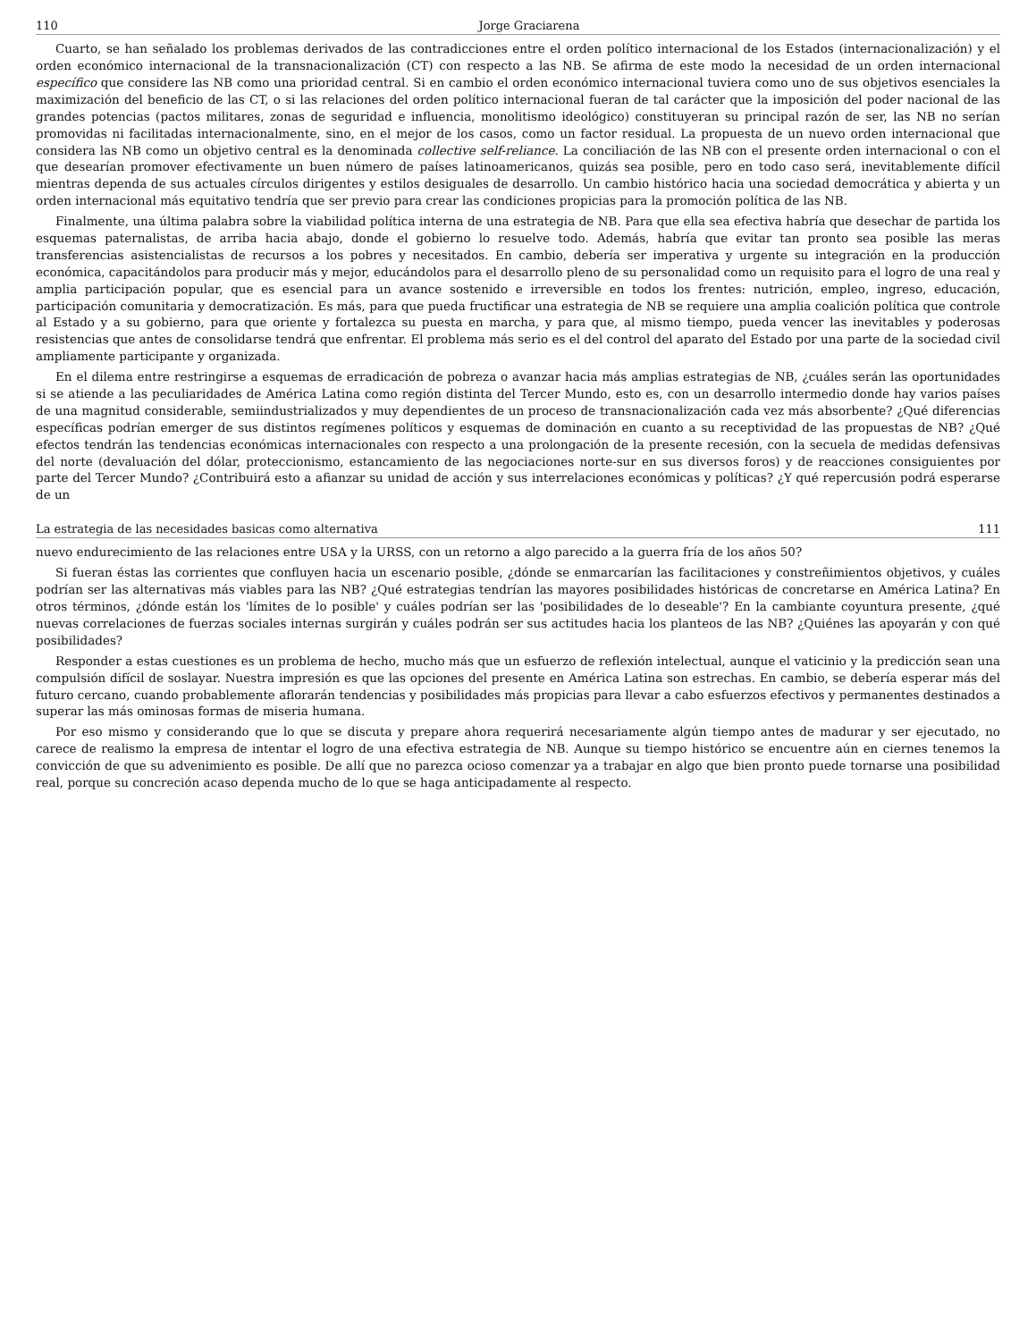110 Jorge Graciarena
Cuarto, se han señalado los problemas derivados de las contradicciones entre el orden político internacional de los Estados (internacionalización) y el orden económico internacional de la transnacionalización (CT) con respecto a las NB. Se afirma de este modo la necesidad de un orden internacional específico que considere las NB como una prioridad central. Si en cambio el orden económico internacional tuviera como uno de sus objetivos esenciales la maximización del beneficio de las CT, o si las relaciones del orden político internacional fueran de tal carácter que la imposición del poder nacional de las grandes potencias (pactos militares, zonas de seguridad e influencia, monolitismo ideológico) constituyeran su principal razón de ser, las NB no serían promovidas ni facilitadas internacionalmente, sino, en el mejor de los casos, como un factor residual. La propuesta de un nuevo orden internacional que considera las NB como un objetivo central es la denominada collective self-reliance. La conciliación de las NB con el presente orden internacional o con el que desearían promover efectivamente un buen número de países latinoamericanos, quizás sea posible, pero en todo caso será, inevitablemente difícil mientras dependa de sus actuales círculos dirigentes y estilos desiguales de desarrollo. Un cambio histórico hacia una sociedad democrática y abierta y un orden internacional más equitativo tendría que ser previo para crear las condiciones propicias para la promoción política de las NB.
Finalmente, una última palabra sobre la viabilidad política interna de una estrategia de NB. Para que ella sea efectiva habría que desechar de partida los esquemas paternalistas, de arriba hacia abajo, donde el gobierno lo resuelve todo. Además, habría que evitar tan pronto sea posible las meras transferencias asistencialistas de recursos a los pobres y necesitados. En cambio, debería ser imperativa y urgente su integración en la producción económica, capacitándolos para producir más y mejor, educándolos para el desarrollo pleno de su personalidad como un requisito para el logro de una real y amplia participación popular, que es esencial para un avance sostenido e irreversible en todos los frentes: nutrición, empleo, ingreso, educación, participación comunitaria y democratización. Es más, para que pueda fructificar una estrategia de NB se requiere una amplia coalición política que controle al Estado y a su gobierno, para que oriente y fortalezca su puesta en marcha, y para que, al mismo tiempo, pueda vencer las inevitables y poderosas resistencias que antes de consolidarse tendrá que enfrentar. El problema más serio es el del control del aparato del Estado por una parte de la sociedad civil ampliamente participante y organizada.
En el dilema entre restringirse a esquemas de erradicación de pobreza o avanzar hacia más amplias estrategias de NB, ¿cuáles serán las oportunidades si se atiende a las peculiaridades de América Latina como región distinta del Tercer Mundo, esto es, con un desarrollo intermedio donde hay varios países de una magnitud considerable, semiindustrializados y muy dependientes de un proceso de transnacionalización cada vez más absorbente? ¿Qué diferencias específicas podrían emerger de sus distintos regímenes políticos y esquemas de dominación en cuanto a su receptividad de las propuestas de NB? ¿Qué efectos tendrán las tendencias económicas internacionales con respecto a una prolongación de la presente recesión, con la secuela de medidas defensivas del norte (devaluación del dólar, proteccionismo, estancamiento de las negociaciones norte-sur en sus diversos foros) y de reacciones consiguientes por parte del Tercer Mundo? ¿Contribuirá esto a afianzar su unidad de acción y sus interrelaciones económicas y políticas? ¿Y qué repercusión podrá esperarse de un
La estrategia de las necesidades basicas como alternativa 111
nuevo endurecimiento de las relaciones entre USA y la URSS, con un retorno a algo parecido a la guerra fría de los años 50?
Si fueran éstas las corrientes que confluyen hacia un escenario posible, ¿dónde se enmarcarían las facilitaciones y constreñimientos objetivos, y cuáles podrían ser las alternativas más viables para las NB? ¿Qué estrategias tendrían las mayores posibilidades históricas de concretarse en América Latina? En otros términos, ¿dónde están los 'límites de lo posible' y cuáles podrían ser las 'posibilidades de lo deseable'? En la cambiante coyuntura presente, ¿qué nuevas correlaciones de fuerzas sociales internas surgirán y cuáles podrán ser sus actitudes hacia los planteos de las NB? ¿Quiénes las apoyarán y con qué posibilidades?
Responder a estas cuestiones es un problema de hecho, mucho más que un esfuerzo de reflexión intelectual, aunque el vaticinio y la predicción sean una compulsión difícil de soslayar. Nuestra impresión es que las opciones del presente en América Latina son estrechas. En cambio, se debería esperar más del futuro cercano, cuando probablemente aflorarán tendencias y posibilidades más propicias para llevar a cabo esfuerzos efectivos y permanentes destinados a superar las más ominosas formas de miseria humana.
Por eso mismo y considerando que lo que se discuta y prepare ahora requerirá necesariamente algún tiempo antes de madurar y ser ejecutado, no carece de realismo la empresa de intentar el logro de una efectiva estrategia de NB. Aunque su tiempo histórico se encuentre aún en ciernes tenemos la convicción de que su advenimiento es posible. De allí que no parezca ocioso comenzar ya a trabajar en algo que bien pronto puede tornarse una posibilidad real, porque su concreción acaso dependa mucho de lo que se haga anticipadamente al respecto.